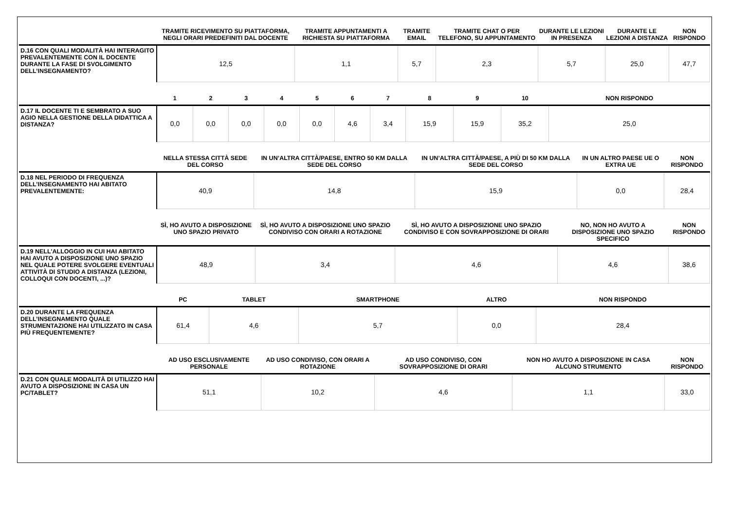| | TRAMITE RICEVIMENTO SU PIATTAFORMA, NEGLI ORARI PREDEFINITI DAL DOCENTE | TRAMITE APPUNTAMENTI A RICHIESTA SU PIATTAFORMA | TRAMITE EMAIL | TRAMITE CHAT O PER TELEFONO, SU APPUNTAMENTO | DURANTE LE LEZIONI IN PRESENZA | DURANTE LE LEZIONI A DISTANZA | NON RISPONDO |
| --- | --- | --- | --- | --- | --- | --- | --- |
| D.16 CON QUALI MODALITÀ HAI INTERAGITO PREVALENTEMENTE CON IL DOCENTE DURANTE LA FASE DI SVOLGIMENTO DELL’INSEGNAMENTO? | 12,5 | 1,1 | 5,7 | 2,3 | 5,7 | 25,0 | 47,7 |
| | 1 | 2 | 3 | 4 | 5 | 6 | 7 | 8 | 9 | 10 | NON RISPONDO |
| --- | --- | --- | --- | --- | --- | --- | --- | --- | --- | --- | --- |
| D.17 IL DOCENTE TI E SEMBRATO A SUO AGIO NELLA GESTIONE DELLA DIDATTICA A DISTANZA? | 0,0 | 0,0 | 0,0 | 0,0 | 0,0 | 4,6 | 3,4 | 15,9 | 15,9 | 35,2 | 25,0 |
| | NELLA STESSA CITTÀ SEDE DEL CORSO | IN UN’ALTRA CITTÀ/PAESE, ENTRO 50 KM DALLA SEDE DEL CORSO | IN UN’ALTRA CITTÀ/PAESE, A PIÙ DI 50 KM DALLA SEDE DEL CORSO | IN UN ALTRO PAESE UE O EXTRA UE | NON RISPONDO |
| --- | --- | --- | --- | --- | --- |
| D.18 NEL PERIODO DI FREQUENZA DELL’INSEGNAMENTO HAI ABITATO PREVALENTEMENTE: | 40,9 | 14,8 | 15,9 | 0,0 | 28,4 |
| | SÌ, HO AVUTO A DISPOSIZIONE UNO SPAZIO PRIVATO | SÌ, HO AVUTO A DISPOSIZIONE UNO SPAZIO CONDIVISO CON ORARI A ROTAZIONE | SÌ, HO AVUTO A DISPOSIZIONE UNO SPAZIO CONDIVISO E CON SOVRAPPOSIZIONE DI ORARI | NO, NON HO AVUTO A DISPOSIZIONE UNO SPAZIO SPECIFICO | NON RISPONDO |
| --- | --- | --- | --- | --- | --- |
| D.19 NELL'ALLOGGIO IN CUI HAI ABITATO HAI AVUTO A DISPOSIZIONE UNO SPAZIO NEL QUALE POTERE SVOLGERE EVENTUALI ATTIVITÀ DI STUDIO A DISTANZA (LEZIONI, COLLOQUI CON DOCENTI, ...)? | 48,9 | 3,4 | 4,6 | 4,6 | 38,6 |
| | PC | TABLET | SMARTPHONE | ALTRO | NON RISPONDO |
| --- | --- | --- | --- | --- | --- |
| D.20 DURANTE LA FREQUENZA DELL’INSEGNAMENTO QUALE STRUMENTAZIONE HAI UTILIZZATO IN CASA PIÙ FREQUENTEMENTE? | 61,4 | 4,6 | 5,7 | 0,0 | 28,4 |
| | AD USO ESCLUSIVAMENTE PERSONALE | AD USO CONDIVISO, CON ORARI A ROTAZIONE | AD USO CONDIVISO, CON SOVRAPPOSIZIONE DI ORARI | NON HO AVUTO A DISPOSIZIONE IN CASA ALCUNO STRUMENTO | NON RISPONDO |
| --- | --- | --- | --- | --- | --- |
| D.21 CON QUALE MODALITÀ DI UTILIZZO HAI AVUTO A DISPOSIZIONE IN CASA UN PC/TABLET? | 51,1 | 10,2 | 4,6 | 1,1 | 33,0 |